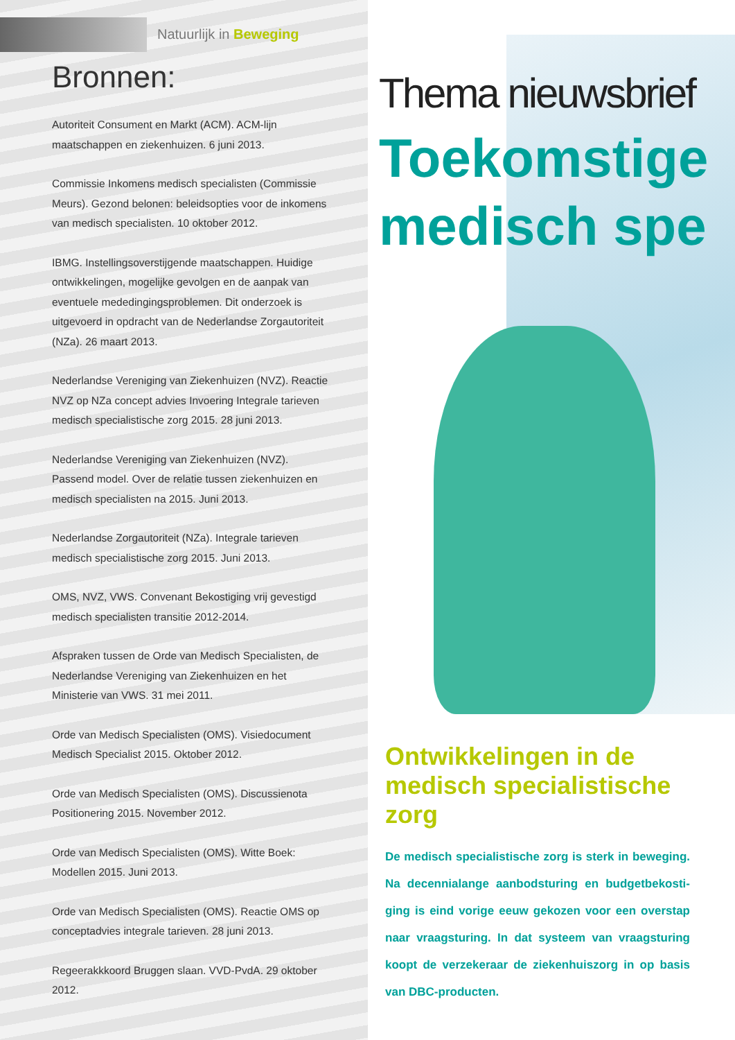Natuurlijk in Beweging
Bronnen:
Autoriteit Consument en Markt (ACM). ACM-lijn maatschappen en ziekenhuizen. 6 juni 2013.
Commissie Inkomens medisch specialisten (Commissie Meurs). Gezond belonen: beleidsopties voor de inkomens van medisch specialisten. 10 oktober 2012.
IBMG. Instellingsoverstijgende maatschappen. Huidige ontwikkelingen, mogelijke gevolgen en de aanpak van eventuele mededingingsproblemen. Dit onderzoek is uitgevoerd in opdracht van de Nederlandse Zorgautoriteit (NZa). 26 maart 2013.
Nederlandse Vereniging van Ziekenhuizen (NVZ). Reactie NVZ op NZa concept advies Invoering Integrale tarieven medisch specialistische zorg 2015. 28 juni 2013.
Nederlandse Vereniging van Ziekenhuizen (NVZ). Passend model. Over de relatie tussen ziekenhuizen en medisch specialisten na 2015. Juni 2013.
Nederlandse Zorgautoriteit (NZa). Integrale tarieven medisch specialistische zorg 2015. Juni 2013.
OMS, NVZ, VWS. Convenant Bekostiging vrij gevestigd medisch specialisten transitie 2012-2014.
Afspraken tussen de Orde van Medisch Specialisten, de Nederlandse Vereniging van Ziekenhuizen en het Ministerie van VWS. 31 mei 2011.
Orde van Medisch Specialisten (OMS). Visiedocument Medisch Specialist 2015. Oktober 2012.
Orde van Medisch Specialisten (OMS). Discussienota Positionering 2015. November 2012.
Orde van Medisch Specialisten (OMS). Witte Boek: Modellen 2015. Juni 2013.
Orde van Medisch Specialisten (OMS). Reactie OMS op conceptadvies integrale tarieven. 28 juni 2013.
Regeerakkkoord Bruggen slaan. VVD-PvdA. 29 oktober 2012.
Thema nieuwsbrief
Toekomstige
medisch spe
Ontwikkelingen in de medisch specialistische zorg
De medisch specialistische zorg is sterk in beweging. Na decennialange aanbodsturing en budgetbekosti­ging is eind vorige eeuw gekozen voor een overstap naar vraagsturing. In dat systeem van vraagsturing koopt de verzekeraar de ziekenhuiszorg in op basis van DBC-producten.